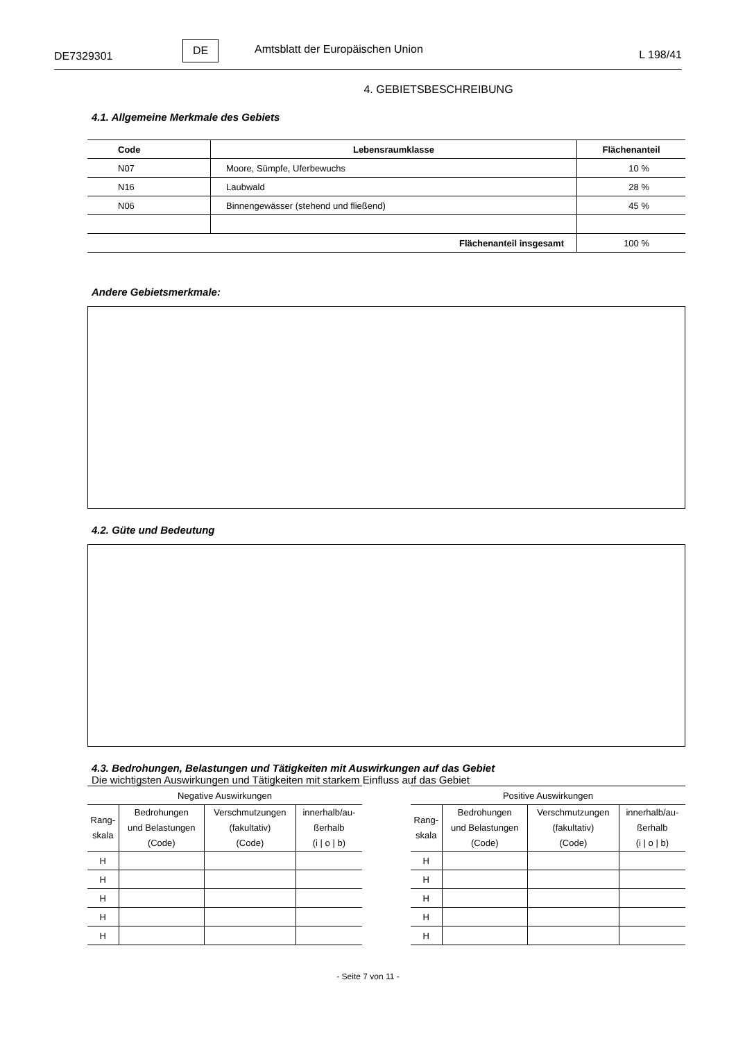DE7329301
DE
Amtsblatt der Europäischen Union
L 198/41
4. GEBIETSBESCHREIBUNG
4.1. Allgemeine Merkmale des Gebiets
| Code | Lebensraumklasse | Flächenanteil |
| --- | --- | --- |
| N07 | Moore, Sümpfe, Uferbewuchs | 10 % |
| N16 | Laubwald | 28 % |
| N06 | Binnengewässer (stehend und fließend) | 45 % |
| Flächenanteil insgesamt | | 100 % |
Andere Gebietsmerkmale:
4.2. Güte und Bedeutung
4.3. Bedrohungen, Belastungen und Tätigkeiten mit Auswirkungen auf das Gebiet
Die wichtigsten Auswirkungen und Tätigkeiten mit starkem Einfluss auf das Gebiet
| Negative Auswirkungen | | | |
| Rang- skala | Bedrohungen und Belastungen (Code) | Verschmutzungen (fakultativ) (Code) | innerhalb/au- ßerhalb (i / o / b) |
| H | | | |
| H | | | |
| H | | | |
| H | | | |
| H | | | |
| Positive Auswirkungen | | | |
| Rang- skala | Bedrohungen und Belastungen (Code) | Verschmutzungen (fakultativ) (Code) | innerhalb/au- ßerhalb (i / o / b) |
| H | | | |
| H | | | |
| H | | | |
| H | | | |
| H | | | |
- Seite 7 von 11 -